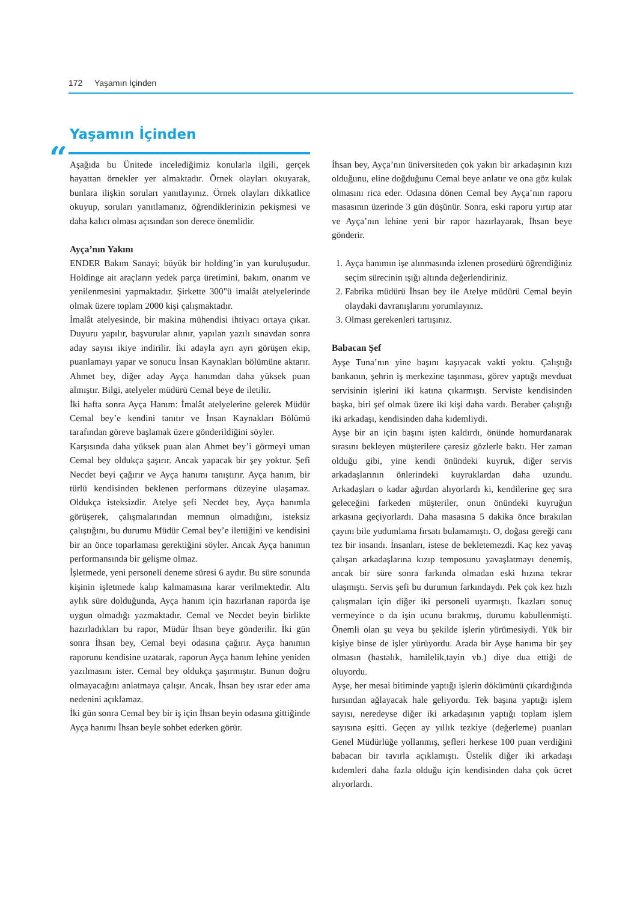172 Yaşamın İçinden
Yaşamın İçinden
“
Aşağıda bu Ünitede incelediğimiz konularla ilgili, gerçek hayattan örnekler yer almaktadır. Örnek olayları okuyarak, bunlara ilişkin soruları yanıtlayınız. Örnek olayları dikkatlice okuyup, soruları yanıtlamanız, öğrendiklerinizin pekişmesi ve daha kalıcı olması açısından son derece önemlidir.
Ayça’nın Yakını
ENDER Bakım Sanayi; büyük bir holding’in yan kuruluşudur. Holdinge ait araçların yedek parça üretimini, bakım, onarım ve yenilenmesini yapmaktadır. Şirkette 300"ü imalât atelyelerinde olmak üzere toplam 2000 kişi çalışmaktadır.
İmalât atelyesinde, bir makina mühendisi ihtiyacı ortaya çıkar. Duyuru yapılır, başvurular alınır, yapılan yazılı sınavdan sonra aday sayısı ikiye indirilir. İki adayla ayrı ayrı görüşen ekip, puanlamayı yapar ve sonucu İnsan Kaynakları bölümüne aktarır. Ahmet bey, diğer aday Ayça hanımdan daha yüksek puan almıştır. Bilgi, atelyeler müdürü Cemal beye de iletilir.
İki hafta sonra Ayça Hanım: İmalât atelyelerine gelerek Müdür Cemal bey’e kendini tanıtır ve İnsan Kaynakları Bölümü tarafından göreve başlamak üzere gönderildiğini söyler.
Karşısında daha yüksek puan alan Ahmet bey’i görmeyi uman Cemal bey oldukça şaşırır. Ancak yapacak bir şey yoktur. Şefi Necdet beyi çağırır ve Ayça hanımı tanıştırır. Ayça hanım, bir türlü kendisinden beklenen performans düzeyine ulaşamaz. Oldukça isteksizdir. Atelye şefi Necdet bey, Ayça hanımla görüşerek, çalışmalarından memnun olmadığını, isteksiz çalıştığını, bu durumu Müdür Cemal bey’e ilettiğini ve kendisini bir an önce toparlaması gerektiğini söyler. Ancak Ayça hanımın performansında bir gelişme olmaz.
İşletmede, yeni personeli deneme süresi 6 aydır. Bu süre sonunda kişinin işletmede kalıp kalmamasına karar verilmektedir. Altı aylık süre dolduğunda, Ayça hanım için hazırlanan raporda işe uygun olmadığı yazmaktadır. Cemal ve Necdet beyin birlikte hazırladıkları bu rapor, Müdür İhsan beye gönderilir. İki gün sonra İhsan bey, Cemal beyi odasına çağırır. Ayça hanımın raporunu kendisine uzatarak, raporun Ayça hanım lehine yeniden yazılmasını ister. Cemal bey oldukça şaşırmıştır. Bunun doğru olmayacağını anlatmaya çalışır. Ancak, İhsan bey ısrar eder ama nedenini açıklamaz.
İki gün sonra Cemal bey bir iş için İhsan beyin odasına gittiğinde Ayça hanımı İhsan beyle sohbet ederken görür.
İhsan bey, Ayça’nın üniversiteden çok yakın bir arkadaşının kızı olduğunu, eline doğduğunu Cemal beye anlatır ve ona göz kulak olmasını rica eder. Odasına dönen Cemal bey Ayça’nın raporu masasının üzerinde 3 gün düşünür. Sonra, eski raporu yırtıp atar ve Ayça’nın lehine yeni bir rapor hazırlayarak, İhsan beye gönderir.
1. Ayça hanımın işe alınmasında izlenen prosedürü öğrendiğiniz seçim sürecinin ışığı altında değerlendiriniz.
2. Fabrika müdürü İhsan bey ile Atelye müdürü Cemal beyin olaydaki davranışlarını yorumlayınız.
3. Olması gerekenleri tartışınız.
Babacan Şef
Ayşe Tuna’nın yine başını kaşıyacak vakti yoktu. Çalıştığı bankanın, şehrin iş merkezine taşınması, görev yaptığı mevduat servisinin işlerini iki katına çıkarmıştı. Serviste kendisinden başka, biri şef olmak üzere iki kişi daha vardı. Beraber çalıştığı iki arkadaşı, kendisinden daha kıdemliydi.
Ayşe bir an için başını işten kaldırdı, önünde homurdanarak sırasını bekleyen müşterilere çaresiz gözlerle baktı. Her zaman olduğu gibi, yine kendi önündeki kuyruk, diğer servis arkadaşlarının önlerindeki kuyruklardan daha uzundu. Arkadaşları o kadar ağırdan alıyorlardı ki, kendilerine geç sıra geleceğini farkeden müşteriler, onun önündeki kuyruğun arkasına geçiyorlardı. Daha masasına 5 dakika önce bırakılan çayını bile yudumlama fırsatı bulamamıştı. O, doğası gereği canı tez bir insandı. İnsanları, istese de bekletemezdi. Kaç kez yavaş çalışan arkadaşlarına kızıp temposunu yavaşlatmayı denemiş, ancak bir süre sonra farkında olmadan eski hızına tekrar ulaşmıştı. Servis şefi bu durumun farkındaydı. Pek çok kez hızlı çalışmaları için diğer iki personeli uyarmıştı. İkazları sonuç vermeyince o da işin ucunu bırakmış, durumu kabullenmişti. Önemli olan şu veya bu şekilde işlerin yürümesiydi. Yük bir kişiye binse de işler yürüyordu. Arada bir Ayşe hanıma bir şey olmasın (hastalık, hamilelik,tayin vb.) diye dua ettiği de oluyordu.
Ayşe, her mesai bitiminde yaptığı işlerin dökümünü çıkardığında hırsından ağlayacak hale geliyordu. Tek başına yaptığı işlem sayısı, neredeyse diğer iki arkadaşının yaptığı toplam işlem sayısına eşitti. Geçen ay yıllık tezkiye (değerleme) puanları Genel Müdürlüğe yollanmış, şefleri herkese 100 puan verdiğini babacan bir tavırla açıklamıştı. Üstelik diğer iki arkadaşı kıdemleri daha fazla olduğu için kendisinden daha çok ücret alıyorlardı.